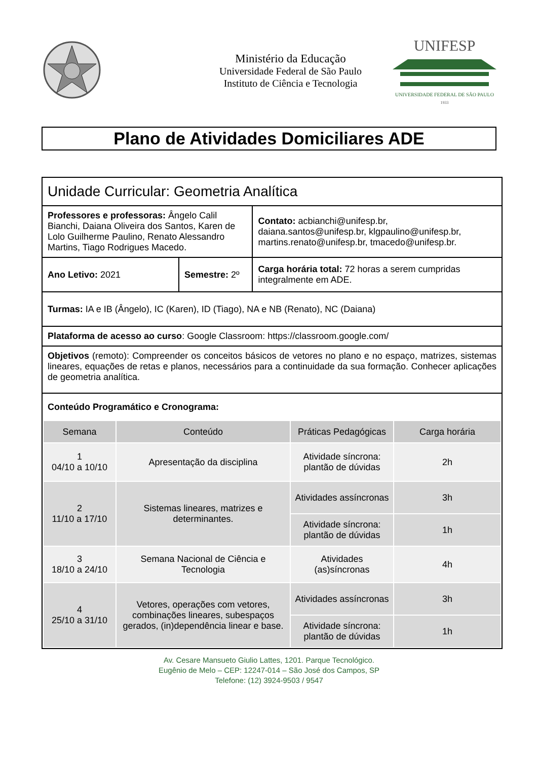Ministério da Educação
Universidade Federal de São Paulo
Instituto de Ciência e Tecnologia
UNIFESP
UNIVERSIDADE FEDERAL DE SÃO PAULO
1933
Plano de Atividades Domiciliares ADE
| Unidade Curricular: Geometria Analítica | | |
| Professores e professoras: Ângelo Calil Bianchi, Daiana Oliveira dos Santos, Karen de Lolo Guilherme Paulino, Renato Alessandro Martins, Tiago Rodrigues Macedo. | | Contato: acbianchi@unifesp.br, daiana.santos@unifesp.br, klgpaulino@unifesp.br, martins.renato@unifesp.br, tmacedo@unifesp.br. |
| Ano Letivo: 2021 | Semestre: 2º | Carga horária total: 72 horas a serem cumpridas integralmente em ADE. |
| Turmas: IA e IB (Ângelo), IC (Karen), ID (Tiago), NA e NB (Renato), NC (Daiana) | | |
| Plataforma de acesso ao curso : Google Classroom: https://classroom.google.com/ | | |
| Objetivos (remoto): Compreender os conceitos básicos de vetores no plano e no espaço, matrizes, sistemas lineares, equações de retas e planos, necessários para a continuidade da sua formação. Conhecer aplicações de geometria analítica. | | |
| Conteúdo Programático e Cronograma: | | |
| / Semana / Conteúdo / Práticas Pedagógicas / Carga horária / / --- / --- / --- / --- / / 1 04/10 a 10/10 / Apresentação da disciplina / Atividade síncrona: plantão de dúvidas / 2h / / 2 11/10 a 17/10 / Sistemas lineares, matrizes e determinantes. / Atividades assíncronas / 3h / / / / Atividade síncrona: plantão de dúvidas / 1h / / 3 18/10 a 24/10 / Semana Nacional de Ciência e Tecnologia / Atividades (as)síncronas / 4h / / 4 25/10 a 31/10 / Vetores, operações com vetores, combinações lineares, subespaços gerados, (in)dependência linear e base. / Atividades assíncronas / 3h / / / / Atividade síncrona: plantão de dúvidas / 1h / | | |
Av. Cesare Mansueto Giulio Lattes, 1201. Parque Tecnológico.
Eugênio de Melo – CEP: 12247-014 – São José dos Campos, SP
Telefone: (12) 3924-9503 / 9547